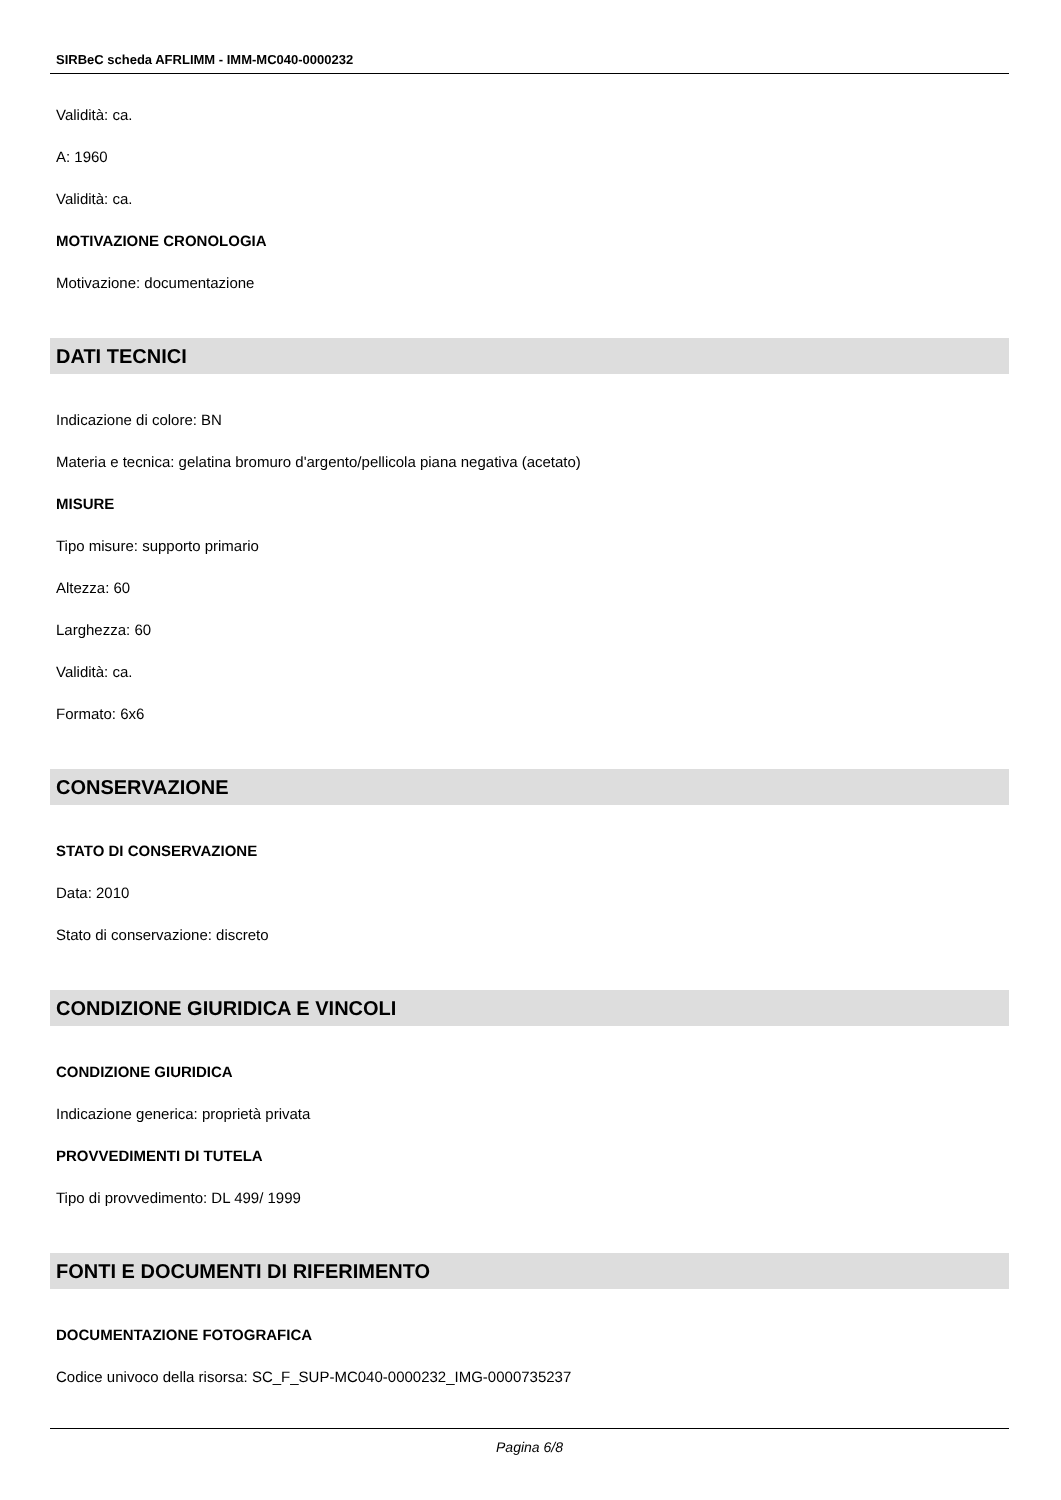SIRBeC scheda AFRLIMM - IMM-MC040-0000232
Validità: ca.
A: 1960
Validità: ca.
MOTIVAZIONE CRONOLOGIA
Motivazione: documentazione
DATI TECNICI
Indicazione di colore: BN
Materia e tecnica: gelatina bromuro d'argento/pellicola piana negativa (acetato)
MISURE
Tipo misure: supporto primario
Altezza: 60
Larghezza: 60
Validità: ca.
Formato: 6x6
CONSERVAZIONE
STATO DI CONSERVAZIONE
Data: 2010
Stato di conservazione: discreto
CONDIZIONE GIURIDICA E VINCOLI
CONDIZIONE GIURIDICA
Indicazione generica: proprietà privata
PROVVEDIMENTI DI TUTELA
Tipo di provvedimento: DL 499/ 1999
FONTI E DOCUMENTI DI RIFERIMENTO
DOCUMENTAZIONE FOTOGRAFICA
Codice univoco della risorsa: SC_F_SUP-MC040-0000232_IMG-0000735237
Pagina 6/8